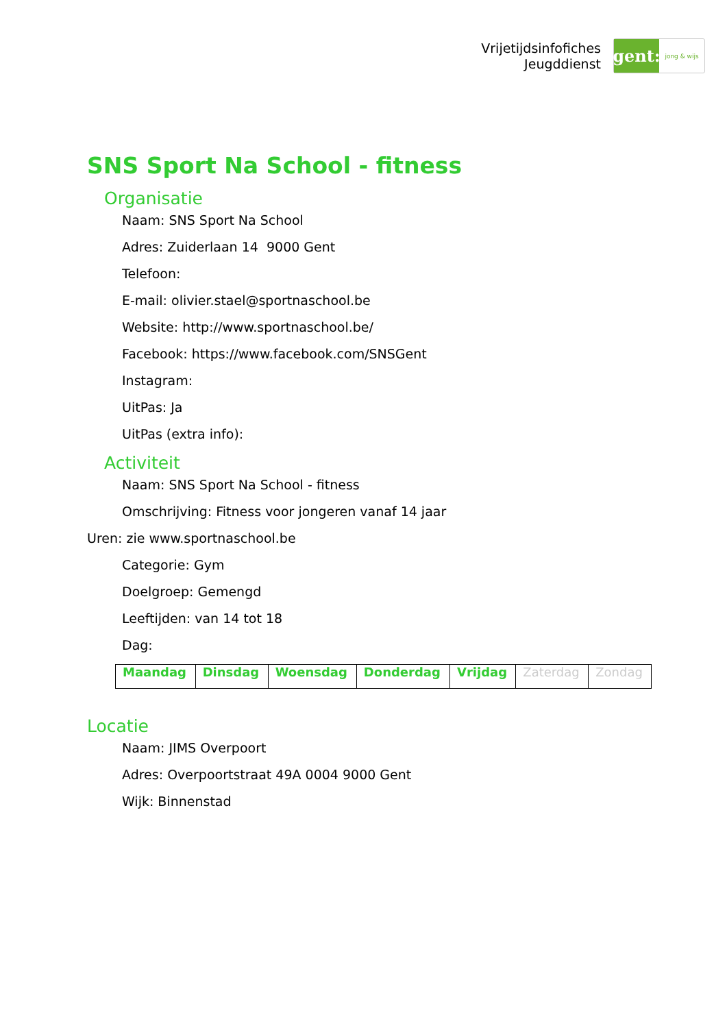Vrijetijdsinfofiches
Jeugddienst
gent:
jong & wijs
SNS Sport Na School - fitness
Organisatie
Naam: SNS Sport Na School
Adres: Zuiderlaan 14 9000 Gent
Telefoon:
E-mail: olivier.stael@sportnaschool.be
Website: http://www.sportnaschool.be/
Facebook: https://www.facebook.com/SNSGent
Instagram:
UitPas: Ja
UitPas (extra info):
Activiteit
Naam: SNS Sport Na School - fitness
Omschrijving: Fitness voor jongeren vanaf 14 jaar
Uren: zie www.sportnaschool.be
Categorie: Gym
Doelgroep: Gemengd
Leeftijden: van 14 tot 18
Dag:
| Maandag | Dinsdag | Woensdag | Donderdag | Vrijdag | Zaterdag | Zondag |
Locatie
Naam: JIMS Overpoort
Adres: Overpoortstraat 49A 0004 9000 Gent
Wijk: Binnenstad